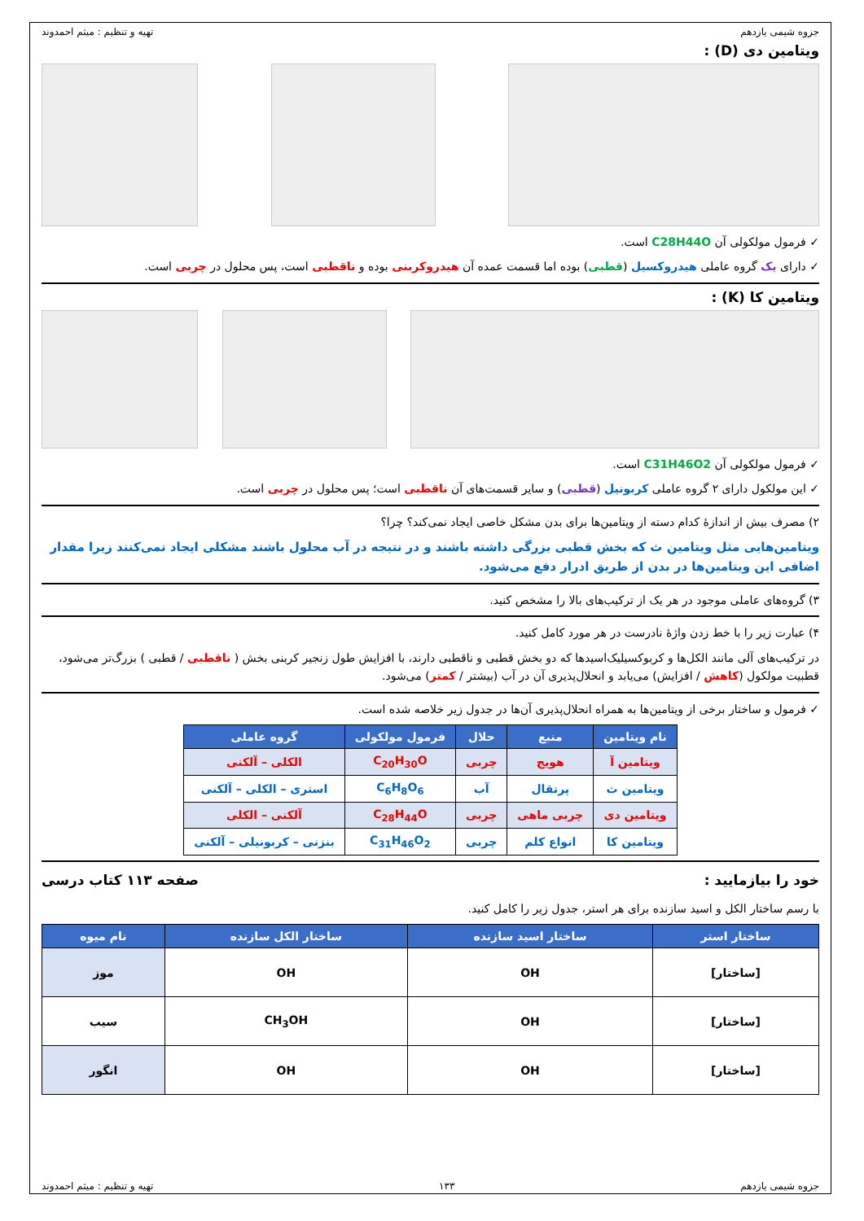جزوه شیمی یازدهم تهیه و تنظیم : میثم احمدوند
ویتامین دی (D) :
✓ فرمول مولکولی آن C28H44O است.
✓ دارای یک گروه عاملی هیدروکسیل (قطبی) بوده اما قسمت عمده آن هیدروکربنی بوده و ناقطبی است، پس محلول در چربی است.
ویتامین کا (K) :
✓ فرمول مولکولی آن C31H46O2 است.
✓ این مولکول دارای ۲ گروه عاملی کربونیل (قطبی) و سایر قسمت‌های آن ناقطبی است؛ پس محلول در چربی است.
۲) مصرف بیش از اندازهٔ کدام دسته از ویتامین‌ها برای بدن مشکل خاصی ایجاد نمی‌کند؟ چرا؟
ویتامین‌هایی مثل ویتامین ث که بخش قطبی بزرگی داشته باشند و در نتیجه در آب محلول باشند مشکلی ایجاد نمی‌کنند زیرا مقدار اضافی این ویتامین‌ها در بدن از طریق ادرار دفع می‌شود.
۳) گروه‌های عاملی موجود در هر یک از ترکیب‌های بالا را مشخص کنید.
۴) عبارت زیر را با خط زدن واژهٔ نادرست در هر مورد کامل کنید.
در ترکیب‌های آلی مانند الکل‌ها و کربوکسیلیک‌اسیدها که دو بخش قطبی و ناقطبی دارند، با افزایش طول زنجیر کربنی بخش ( ناقطبی / قطبی ) بزرگ‌تر می‌شود، قطبیت مولکول (کاهش / افزایش) می‌یابد و انحلال‌پذیری آن در آب (بیشتر / کمتر) می‌شود.
✓ فرمول و ساختار برخی از ویتامین‌ها به همراه انحلال‌پذیری آن‌ها در جدول زیر خلاصه شده است.
| نام ویتامین | منبع | حلال | فرمول مولکولی | گروه عاملی |
| --- | --- | --- | --- | --- |
| ویتامین آ | هویج | چربی | C<sub>20</sub>H<sub>30</sub>O | الکلی – آلکنی |
| ویتامین ث | پرتقال | آب | C<sub>6</sub>H<sub>8</sub>O<sub>6</sub> | استری – الکلی – آلکنی |
| ویتامین دی | چربی ماهی | چربی | C<sub>28</sub>H<sub>44</sub>O | آلکنی – الکلی |
| ویتامین کا | انواع کلم | چربی | C<sub>31</sub>H<sub>46</sub>O<sub>2</sub> | بنزنی – کربونیلی – آلکنی |
خود را بیازمایید : صفحه ۱۱۳ کتاب درسی
با رسم ساختار الکل و اسید سازنده برای هر استر، جدول زیر را کامل کنید.
| ساختار استر | ساختار اسید سازنده | ساختار الکل سازنده | نام میوه |
| --- | --- | --- | --- |
| [ساختار] | OH | OH | موز |
| [ساختار] | OH | CH<sub>3</sub>OH | سیب |
| [ساختار] | OH | OH | انگور |
جزوه شیمی یازدهم ۱۳۳ تهیه و تنظیم : میثم احمدوند